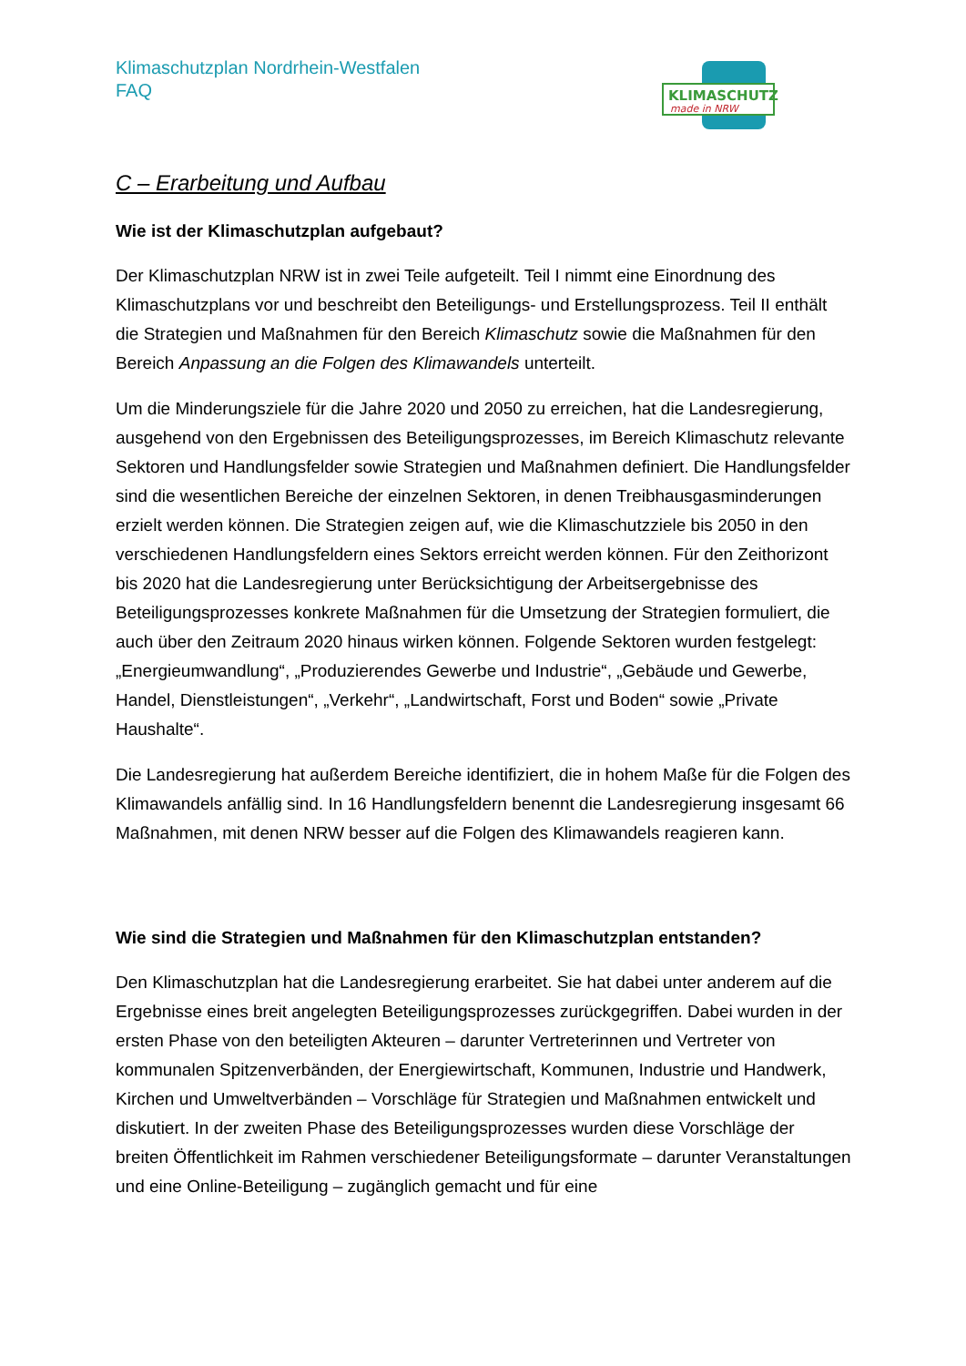Klimaschutzplan Nordrhein-Westfalen
FAQ
KLIMASCHUTZ
made in NRW
C – Erarbeitung und Aufbau
Wie ist der Klimaschutzplan aufgebaut?
Der Klimaschutzplan NRW ist in zwei Teile aufgeteilt. Teil I nimmt eine Einordnung des Klimaschutzplans vor und beschreibt den Beteiligungs- und Erstellungsprozess. Teil II enthält die Strategien und Maßnahmen für den Bereich Klimaschutz sowie die Maßnahmen für den Bereich Anpassung an die Folgen des Klimawandels unterteilt.
Um die Minderungsziele für die Jahre 2020 und 2050 zu erreichen, hat die Landesregierung, ausgehend von den Ergebnissen des Beteiligungsprozesses, im Bereich Klimaschutz relevante Sektoren und Handlungsfelder sowie Strategien und Maßnahmen definiert. Die Handlungsfelder sind die wesentlichen Bereiche der einzelnen Sektoren, in denen Treibhausgasminderungen erzielt werden können. Die Strategien zeigen auf, wie die Klimaschutzziele bis 2050 in den verschiedenen Handlungsfeldern eines Sektors erreicht werden können. Für den Zeithorizont bis 2020 hat die Landesregierung unter Berücksichtigung der Arbeitsergebnisse des Beteiligungsprozesses konkrete Maßnahmen für die Umsetzung der Strategien formuliert, die auch über den Zeitraum 2020 hinaus wirken können. Folgende Sektoren wurden festgelegt: „Energieumwandlung“, „Produzierendes Gewerbe und Industrie“, „Gebäude und Gewerbe, Handel, Dienstleistungen“, „Verkehr“, „Landwirtschaft, Forst und Boden“ sowie „Private Haushalte“.
Die Landesregierung hat außerdem Bereiche identifiziert, die in hohem Maße für die Folgen des Klimawandels anfällig sind. In 16 Handlungsfeldern benennt die Landesregierung insgesamt 66 Maßnahmen, mit denen NRW besser auf die Folgen des Klimawandels reagieren kann.
Wie sind die Strategien und Maßnahmen für den Klimaschutzplan entstanden?
Den Klimaschutzplan hat die Landesregierung erarbeitet. Sie hat dabei unter anderem auf die Ergebnisse eines breit angelegten Beteiligungsprozesses zurückgegriffen. Dabei wurden in der ersten Phase von den beteiligten Akteuren – darunter Vertreterinnen und Vertreter von kommunalen Spitzenverbänden, der Energiewirtschaft, Kommunen, Industrie und Handwerk, Kirchen und Umweltverbänden – Vorschläge für Strategien und Maßnahmen entwickelt und diskutiert. In der zweiten Phase des Beteiligungsprozesses wurden diese Vorschläge der breiten Öffentlichkeit im Rahmen verschiedener Beteiligungsformate – darunter Veranstaltungen und eine Online-Beteiligung – zugänglich gemacht und für eine